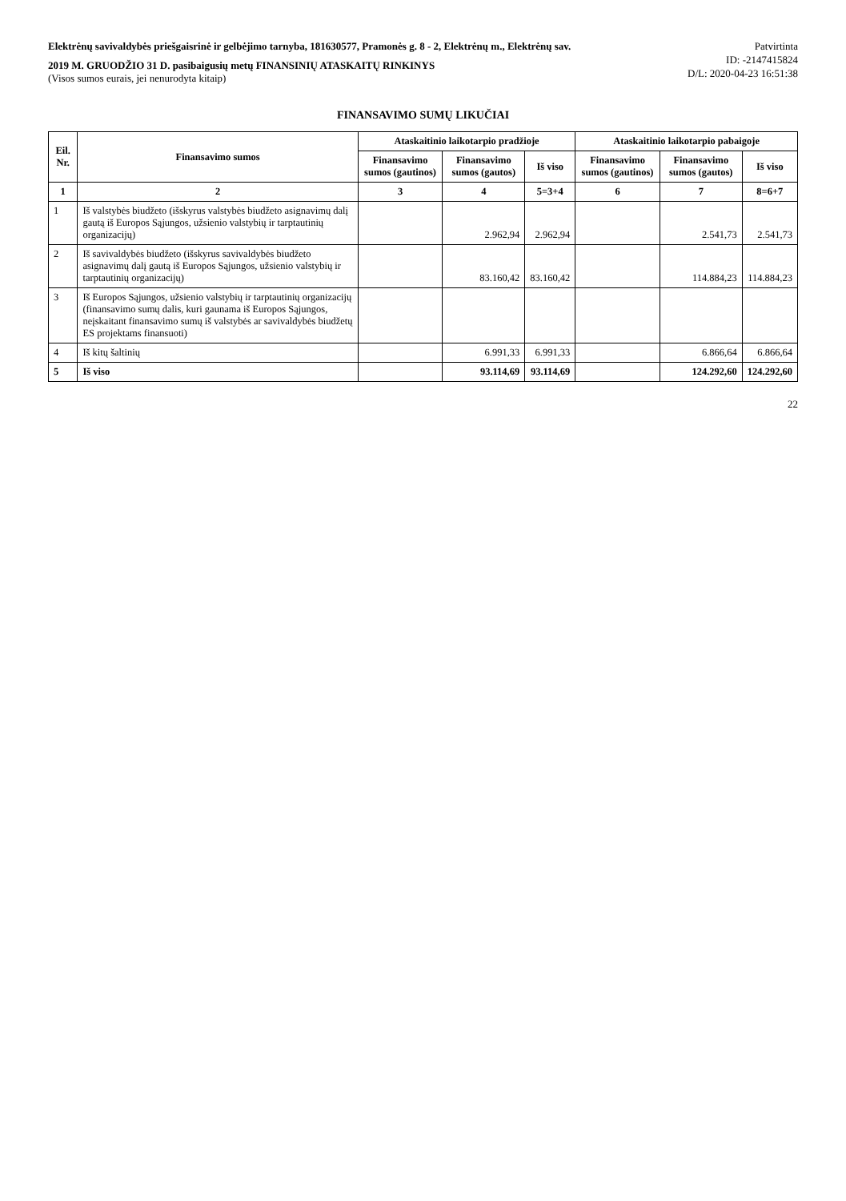Elektrėnų savivaldybės priešgaisrinė ir gelbėjimo tarnyba, 181630577, Pramonės g. 8 - 2, Elektrėnų m., Elektrėnų sav.
2019 M. GRUODŽIO 31 D. pasibaigusių metų FINANSINIŲ ATASKAITŲ RINKINYS
(Visos sumos eurais, jei nenurodyta kitaip)
Patvirtinta
ID: -2147415824
D/L: 2020-04-23 16:51:38
FINANSAVIMO SUMŲ LIKUČIAI
| Eil. Nr. | Finansavimo sumos | Ataskaitinio laikotarpio pradžioje | | | Ataskaitinio laikotarpio pabaigoje | | |
| --- | --- | --- | --- | --- | --- | --- | --- |
| | | Finansavimo sumos (gautinos) | Finansavimo sumos (gautos) | Iš viso | Finansavimo sumos (gautinos) | Finansavimo sumos (gautos) | Iš viso |
| 1 | 2 | 3 | 4 | 5=3+4 | 6 | 7 | 8=6+7 |
| 1 | Iš valstybės biudžeto (išskyrus valstybės biudžeto asignavimų dalį gautą iš Europos Sąjungos, užsienio valstybių ir tarptautinių organizacijų) | | 2.962,94 | 2.962,94 | | 2.541,73 | 2.541,73 |
| 2 | Iš savivaldybės biudžeto (išskyrus savivaldybės biudžeto asignavimų dalį gautą iš Europos Sąjungos, užsienio valstybių ir tarptautinių organizacijų) | | 83.160,42 | 83.160,42 | | 114.884,23 | 114.884,23 |
| 3 | Iš Europos Sąjungos, užsienio valstybių ir tarptautinių organizacijų (finansavimo sumų dalis, kuri gaunama iš Europos Sąjungos, neįskaitant finansavimo sumų iš valstybės ar savivaldybės biudžetų ES projektams finansuoti) | | | | | | |
| 4 | Iš kitų šaltinių | | 6.991,33 | 6.991,33 | | 6.866,64 | 6.866,64 |
| 5 | Iš viso | | 93.114,69 | 93.114,69 | | 124.292,60 | 124.292,60 |
22